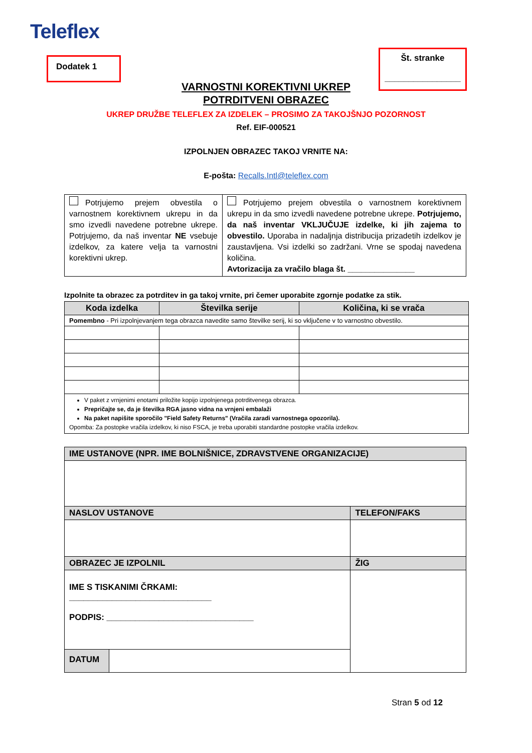Teleflex
Dodatek 1
Št. stranke
________________
VARNOSTNI KOREKTIVNI UKREP
POTRDITVENI OBRAZEC
UKREP DRUŽBE TELEFLEX ZA IZDELEK – PROSIMO ZA TAKOJŠNJO POZORNOST
Ref. EIF-000521
IZPOLNJEN OBRAZEC TAKOJ VRNITE NA:
E-pošta: Recalls.Intl@teleflex.com
| Potrjujemo prejem obvestila o varnostnem korektivnem ukrepu in da smo izvedli navedene potrebne ukrepe. Potrjujemo, da naš inventar NE vsebuje izdelkov, za katere velja ta varnostni korektivni ukrep. | Potrjujemo prejem obvestila o varnostnem korektivnem ukrepu in da smo izvedli navedene potrebne ukrepe. Potrjujemo, da naš inventar VKLJUČUJE izdelke, ki jih zajema to obvestilo. Uporaba in nadaljnja distribucija prizadetih izdelkov je zaustavljena. Vsi izdelki so zadržani. Vrne se spodaj navedena količina. Avtorizacija za vračilo blaga št. _______________ |
Izpolnite ta obrazec za potrditev in ga takoj vrnite, pri čemer uporabite zgornje podatke za stik.
| Koda izdelka | Številka serije | Količina, ki se vrača |
| --- | --- | --- |
| Pomembno - Pri izpolnjevanjem tega obrazca navedite samo številke serij, ki so vključene v to varnostno obvestilo. | | |
| V paket z vrnjenimi enotami priložite kopijo izpolnjenega potrditvenega obrazca. Prepričajte se, da je številka RGA jasno vidna na vrnjeni embalaži Na paket napišite sporočilo "Field Safety Returns" (Vračila zaradi varnostnega opozorila). Opomba: Za postopke vračila izdelkov, ki niso FSCA, je treba uporabiti standardne postopke vračila izdelkov. | | |
| IME USTANOVE (NPR. IME BOLNIŠNICE, ZDRAVSTVENE ORGANIZACIJE) | | |
| NASLOV USTANOVE | | TELEFON/FAKS |
| OBRAZEC JE IZPOLNIL | | ŽIG |
| IME S TISKANIMI ČRKAMI: ______________________________ PODPIS: _______________________________ | | |
| DATUM | | |
Stran 5 od 12